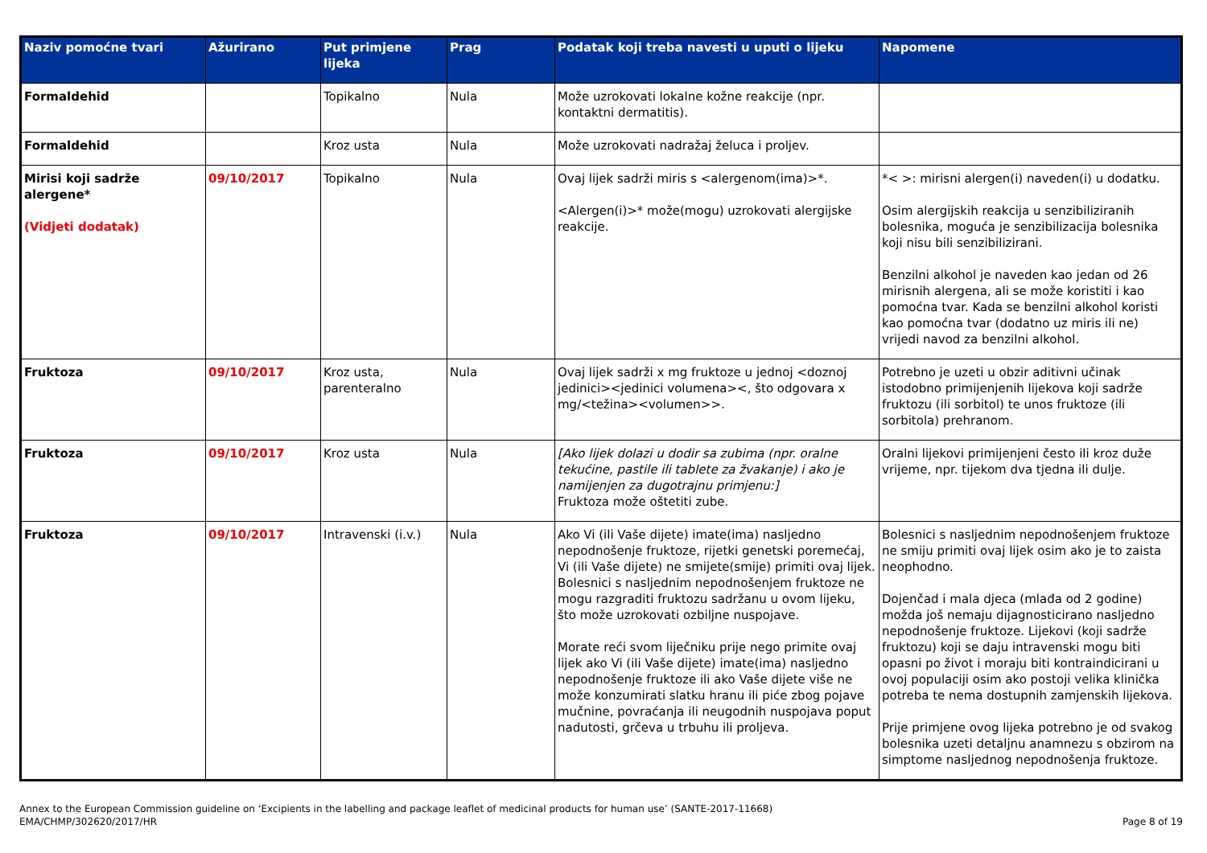| Naziv pomoćne tvari | Ažurirano | Put primjene lijeka | Prag | Podatak koji treba navesti u uputi o lijeku | Napomene |
| --- | --- | --- | --- | --- | --- |
| Formaldehid | | Topikalno | Nula | Može uzrokovati lokalne kožne reakcije (npr. kontaktni dermatitis). | |
| Formaldehid | | Kroz usta | Nula | Može uzrokovati nadražaj želuca i proljev. | |
| Mirisi koji sadrže alergene* (Vidjeti dodatak) | 09/10/2017 | Topikalno | Nula | Ovaj lijek sadrži miris s <alergenom(ima)>*. <Alergen(i)>* može(mogu) uzrokovati alergijske reakcije. | *< >: mirisni alergen(i) naveden(i) u dodatku. Osim alergijskih reakcija u senzibiliziranih bolesnika, moguća je senzibilizacija bolesnika koji nisu bili senzibilizirani. Benzilni alkohol je naveden kao jedan od 26 mirisnih alergena, ali se može koristiti i kao pomoćna tvar. Kada se benzilni alkohol koristi kao pomoćna tvar (dodatno uz miris ili ne) vrijedi navod za benzilni alkohol. |
| Fruktoza | 09/10/2017 | Kroz usta, parenteralno | Nula | Ovaj lijek sadrži x mg fruktoze u jednoj <doznoj jedinici><jedinici volumena><, što odgovara x mg/<težina><volumen>>. | Potrebno je uzeti u obzir aditivni učinak istodobno primijenjenih lijekova koji sadrže fruktozu (ili sorbitol) te unos fruktoze (ili sorbitola) prehranom. |
| Fruktoza | 09/10/2017 | Kroz usta | Nula | [Ako lijek dolazi u dodir sa zubima (npr. oralne tekućine, pastile ili tablete za žvakanje) i ako je namijenjen za dugotrajnu primjenu:] Fruktoza može oštetiti zube. | Oralni lijekovi primijenjeni često ili kroz duže vrijeme, npr. tijekom dva tjedna ili dulje. |
| Fruktoza | 09/10/2017 | Intravenski (i.v.) | Nula | Ako Vi (ili Vaše dijete) imate(ima) nasljedno nepodnošenje fruktoze, rijetki genetski poremećaj, Vi (ili Vaše dijete) ne smijete(smije) primiti ovaj lijek. Bolesnici s nasljednim nepodnošenjem fruktoze ne mogu razgraditi fruktozu sadržanu u ovom lijeku, što može uzrokovati ozbiljne nuspojave. Morate reći svom liječniku prije nego primite ovaj lijek ako Vi (ili Vaše dijete) imate(ima) nasljedno nepodnošenje fruktoze ili ako Vaše dijete više ne može konzumirati slatku hranu ili piće zbog pojave mučnine, povraćanja ili neugodnih nuspojava poput nadutosti, grčeva u trbuhu ili proljeva. | Bolesnici s nasljednim nepodnošenjem fruktoze ne smiju primiti ovaj lijek osim ako je to zaista neophodno. Dojenčad i mala djeca (mlađa od 2 godine) možda još nemaju dijagnosticirano nasljedno nepodnošenje fruktoze. Lijekovi (koji sadrže fruktozu) koji se daju intravenski mogu biti opasni po život i moraju biti kontraindicirani u ovoj populaciji osim ako postoji velika klinička potreba te nema dostupnih zamjenskih lijekova. Prije primjene ovog lijeka potrebno je od svakog bolesnika uzeti detaljnu anamnezu s obzirom na simptome nasljednog nepodnošenja fruktoze. |
Annex to the European Commission guideline on ‘Excipients in the labelling and package leaflet of medicinal products for human use’ (SANTE-2017-11668)
EMA/CHMP/302620/2017/HR
Page 8 of 19